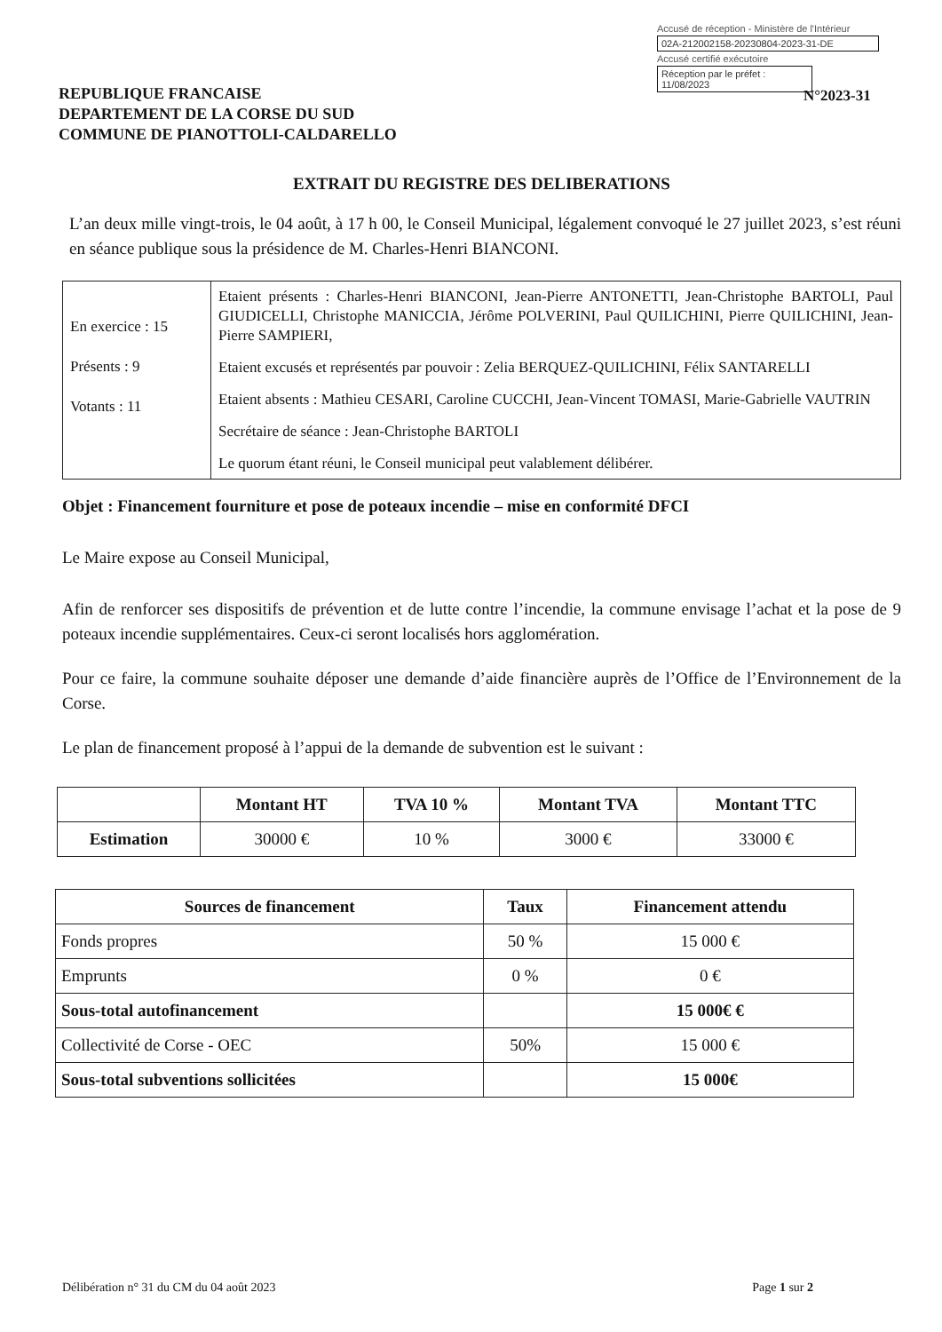Accusé de réception - Ministère de l'Intérieur
02A-212002158-20230804-2023-31-DE
Accusé certifié exécutoire
Réception par le préfet : 11/08/2023
N°2023-31
REPUBLIQUE FRANCAISE
DEPARTEMENT DE LA CORSE DU SUD
COMMUNE DE PIANOTTOLI-CALDARELLO
EXTRAIT DU REGISTRE DES DELIBERATIONS
L’an deux mille vingt-trois, le 04 août, à 17 h 00, le Conseil Municipal, légalement convoqué le 27 juillet 2023, s’est réuni en séance publique sous la présidence de M. Charles-Henri BIANCONI.
| En exercice : 15 Présents : 9 Votants : 11 | Etaient présents : Charles-Henri BIANCONI, Jean-Pierre ANTONETTI, Jean-Christophe BARTOLI, Paul GIUDICELLI, Christophe MANICCIA, Jérôme POLVERINI, Paul QUILICHINI, Pierre QUILICHINI, Jean-Pierre SAMPIERI, Etaient excusés et représentés par pouvoir : Zelia BERQUEZ-QUILICHINI, Félix SANTARELLI Etaient absents : Mathieu CESARI, Caroline CUCCHI, Jean-Vincent TOMASI, Marie-Gabrielle VAUTRIN Secrétaire de séance : Jean-Christophe BARTOLI Le quorum étant réuni, le Conseil municipal peut valablement délibérer. |
Objet : Financement fourniture et pose de poteaux incendie – mise en conformité DFCI
Le Maire expose au Conseil Municipal,
Afin de renforcer ses dispositifs de prévention et de lutte contre l’incendie, la commune envisage l’achat et la pose de 9 poteaux incendie supplémentaires. Ceux-ci seront localisés hors agglomération.
Pour ce faire, la commune souhaite déposer une demande d’aide financière auprès de l’Office de l’Environnement de la Corse.
Le plan de financement proposé à l’appui de la demande de subvention est le suivant :
| | Montant HT | TVA 10 % | Montant TVA | Montant TTC |
| --- | --- | --- | --- | --- |
| Estimation | 30000 € | 10 % | 3000 € | 33000 € |
| Sources de financement | Taux | Financement attendu |
| --- | --- | --- |
| Fonds propres | 50 % | 15 000 € |
| Emprunts | 0 % | 0 € |
| Sous-total autofinancement | | 15 000€ € |
| Collectivité de Corse - OEC | 50% | 15 000 € |
| Sous-total subventions sollicitées | | 15 000€ |
Délibération n° 31 du CM du 04 août 2023 Page 1 sur 2